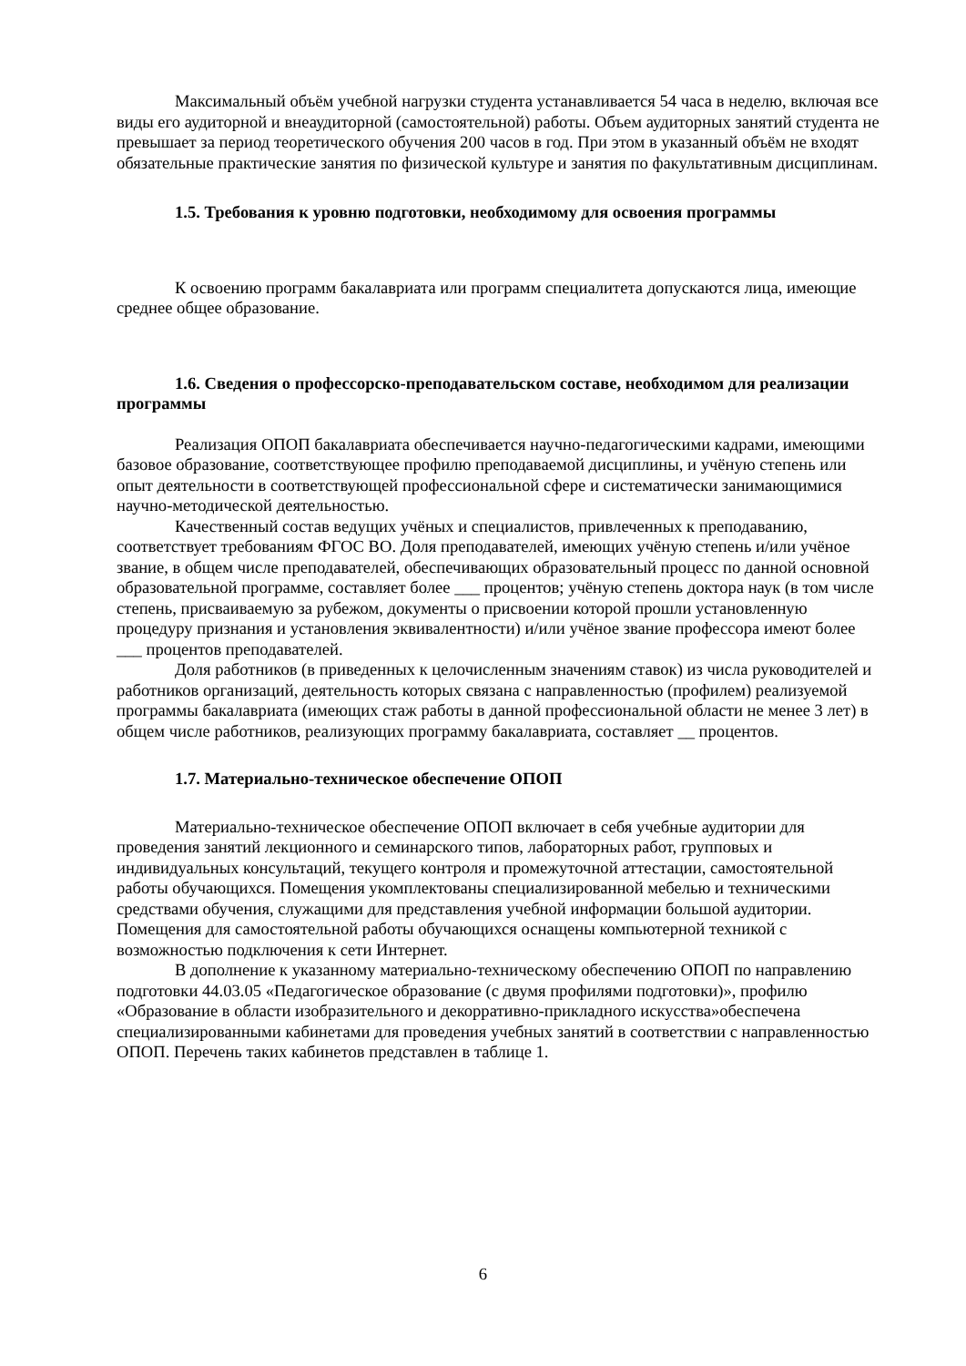Максимальный объём учебной нагрузки студента устанавливается 54 часа в неделю, включая все виды его аудиторной и внеаудиторной (самостоятельной) работы. Объем аудиторных занятий студента не превышает за период теоретического обучения 200 часов в год. При этом в указанный объём не входят обязательные практические занятия по физической культуре и занятия по факультативным дисциплинам.
1.5. Требования к уровню подготовки, необходимому для освоения программы
К освоению программ бакалавриата или программ специалитета допускаются лица, имеющие среднее общее образование.
1.6. Сведения о профессорско-преподавательском составе, необходимом для реализации программы
Реализация ОПОП бакалавриата обеспечивается научно-педагогическими кадрами, имеющими базовое образование, соответствующее профилю преподаваемой дисциплины, и учёную степень или опыт деятельности в соответствующей профессиональной сфере и систематически занимающимися научно-методической деятельностью.
Качественный состав ведущих учёных и специалистов, привлеченных к преподаванию, соответствует требованиям ФГОС ВО. Доля преподавателей, имеющих учёную степень и/или учёное звание, в общем числе преподавателей, обеспечивающих образовательный процесс по данной основной образовательной программе, составляет более ___ процентов; учёную степень доктора наук (в том числе степень, присваиваемую за рубежом, документы о присвоении которой прошли установленную процедуру признания и установления эквивалентности) и/или учёное звание профессора имеют более ___ процентов преподавателей.
Доля работников (в приведенных к целочисленным значениям ставок) из числа руководителей и работников организаций, деятельность которых связана с направленностью (профилем) реализуемой программы бакалавриата (имеющих стаж работы в данной профессиональной области не менее 3 лет) в общем числе работников, реализующих программу бакалавриата, составляет __ процентов.
1.7. Материально-техническое обеспечение ОПОП
Материально-техническое обеспечение ОПОП включает в себя учебные аудитории для проведения занятий лекционного и семинарского типов, лабораторных работ, групповых и индивидуальных консультаций, текущего контроля и промежуточной аттестации, самостоятельной работы обучающихся. Помещения укомплектованы специализированной мебелью и техническими средствами обучения, служащими для представления учебной информации большой аудитории. Помещения для самостоятельной работы обучающихся оснащены компьютерной техникой с возможностью подключения к сети Интернет.
В дополнение к указанному материально-техническому обеспечению ОПОП по направлению подготовки 44.03.05 «Педагогическое образование (с двумя профилями подготовки)», профилю «Образование в области изобразительного и декорративно-прикладного искусства»обеспечена специализированными кабинетами для проведения учебных занятий в соответствии с направленностью ОПОП. Перечень таких кабинетов представлен в таблице 1.
6